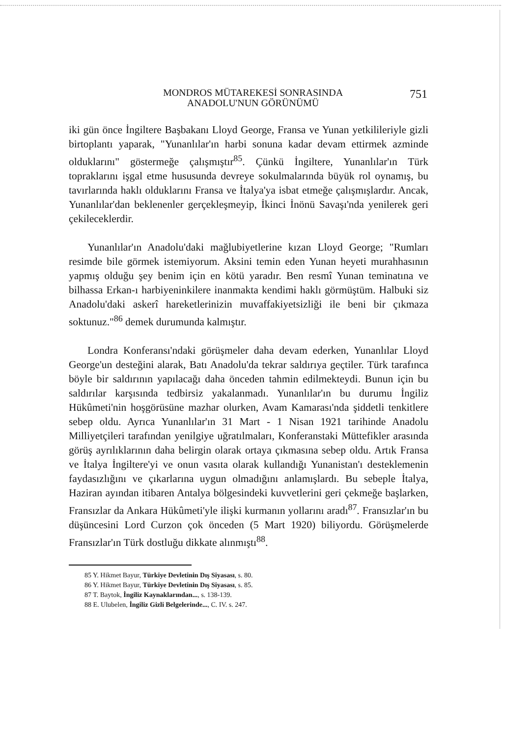MONDROS MÜTAREKESİ SONRASINDA
ANADOLU'NUN GÖRÜNÜMÜ
751
iki gün önce İngiltere Başbakanı Lloyd George, Fransa ve Yunan yetkilileriyle gizli birtoplantı yaparak, "Yunanlılar'ın harbi sonuna kadar devam ettirmek azminde olduklarını" göstermeğe çalışmıştır<sup>85</sup>. Çünkü İngiltere, Yunanlılar'ın Türk topraklarını işgal etme hususunda devreye sokulmalarında büyük rol oynamış, bu tavırlarında haklı olduklarını Fransa ve İtalya'ya isbat etmeğe çalışmışlardır. Ancak, Yunanlılar'dan beklenenler gerçekleşmeyip, İkinci İnönü Savaşı'nda yenilerek geri çekileceklerdir.
Yunanlılar'ın Anadolu'daki mağlubiyetlerine kızan Lloyd George; "Rumları resimde bile görmek istemiyorum. Aksini temin eden Yunan heyeti murahhasının yapmış olduğu şey benim için en kötü yaradır. Ben resmî Yunan teminatına ve bilhassa Erkan-ı harbiyeninkilere inanmakta kendimi haklı görmüştüm. Halbuki siz Anadolu'daki askerî hareketlerinizin muvaffakiyetsizliği ile beni bir çıkmaza soktunuz."<sup>86</sup> demek durumunda kalmıştır.
Londra Konferansı'ndaki görüşmeler daha devam ederken, Yunanlılar Lloyd George'un desteğini alarak, Batı Anadolu'da tekrar saldırıya geçtiler. Türk tarafınca böyle bir saldırının yapılacağı daha önceden tahmin edilmekteydi. Bunun için bu saldırılar karşısında tedbirsiz yakalanmadı. Yunanlılar'ın bu durumu İngiliz Hükûmeti'nin hoşgörüsüne mazhar olurken, Avam Kamarası'nda şiddetli tenkitlere sebep oldu. Ayrıca Yunanlılar'ın 31 Mart - 1 Nisan 1921 tarihinde Anadolu Milliyetçileri tarafından yenilgiye uğratılmaları, Konferanstaki Müttefikler arasında görüş ayrılıklarının daha belirgin olarak ortaya çıkmasına sebep oldu. Artık Fransa ve İtalya İngiltere'yi ve onun vasıta olarak kullandığı Yunanistan'ı desteklemenin faydasızlığını ve çıkarlarına uygun olmadığını anlamışlardı. Bu sebeple İtalya, Haziran ayından itibaren Antalya bölgesindeki kuvvetlerini geri çekmeğe başlarken, Fransızlar da Ankara Hükûmeti'yle ilişki kurmanın yollarını aradı<sup>87</sup>. Fransızlar'ın bu düşüncesini Lord Curzon çok önceden (5 Mart 1920) biliyordu. Görüşmelerde Fransızlar'ın Türk dostluğu dikkate alınmıştı<sup>88</sup>.
85 Y. Hikmet Bayur, Türkiye Devletinin Dış Siyasası, s. 80.
86 Y. Hikmet Bayur, Türkiye Devletinin Dış Siyasası, s. 85.
87 T. Baytok, İngiliz Kaynaklarından..., s. 138-139.
88 E. Ulubelen, İngiliz Gizli Belgelerinde..., C. IV. s. 247.